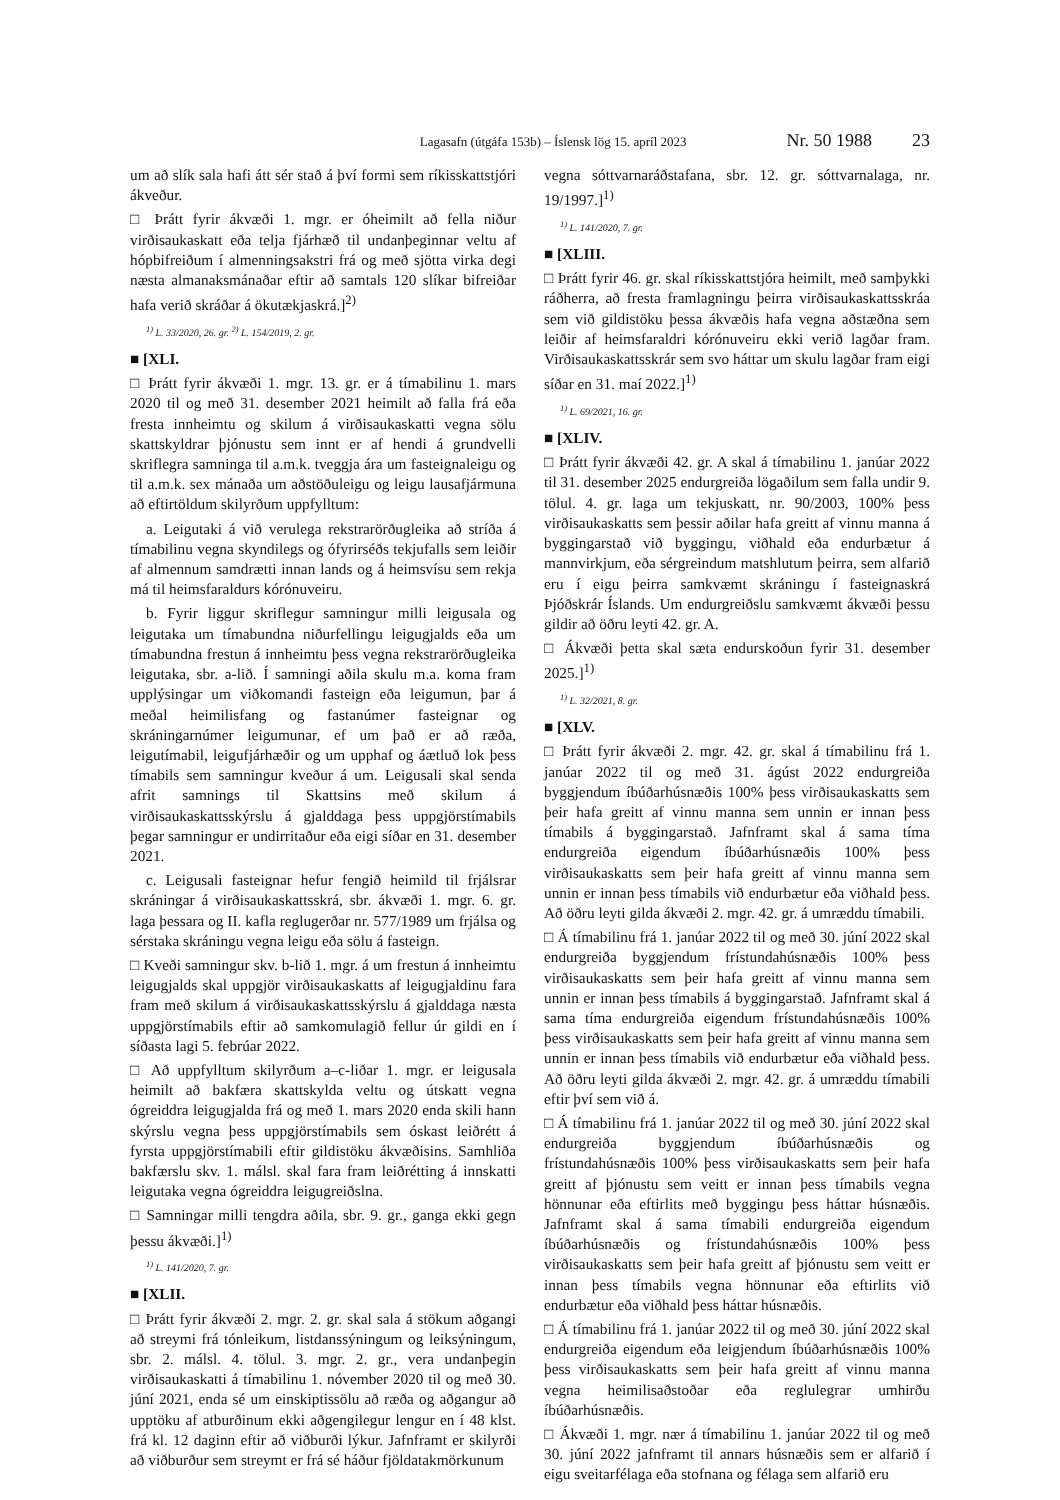Lagasafn (útgáfa 153b) – Íslensk lög 15. apríl 2023 Nr. 50 1988 23
um að slík sala hafi átt sér stað á því formi sem ríkisskattstjóri ákveður.
□ Þrátt fyrir ákvæði 1. mgr. er óheimilt að fella niður virðisaukaskatt eða telja fjárhæð til undanþeginnar veltu af hópbifreiðum í almenningsakstri frá og með sjötta virka degi næsta almanaksmánaðar eftir að samtals 120 slíkar bifreiðar hafa verið skráðar á ökutækjaskrá.]<sup>2)</sup>
<sup>1)</sup> L. 33/2020, 26. gr. <sup>2)</sup> L. 154/2019, 2. gr.
■ [XLI.
□ Þrátt fyrir ákvæði 1. mgr. 13. gr. er á tímabilinu 1. mars 2020 til og með 31. desember 2021 heimilt að falla frá eða fresta innheimtu og skilum á virðisaukaskatti vegna sölu skattskyldrar þjónustu sem innt er af hendi á grundvelli skriflegra samninga til a.m.k. tveggja ára um fasteignaleigu og til a.m.k. sex mánaða um aðstöðuleigu og leigu lausafjármuna að eftirtöldum skilyrðum uppfylltum:
a. Leigutaki á við verulega rekstrarörðugleika að stríða á tímabilinu vegna skyndilegs og ófyrirséðs tekjufalls sem leiðir af almennum samdrætti innan lands og á heimsvísu sem rekja má til heimsfaraldurs kórónuveiru.
b. Fyrir liggur skriflegur samningur milli leigusala og leigutaka um tímabundna niðurfellingu leigugjalds eða um tímabundna frestun á innheimtu þess vegna rekstrarörðugleika leigutaka, sbr. a-lið. Í samningi aðila skulu m.a. koma fram upplýsingar um viðkomandi fasteign eða leigumun, þar á meðal heimilisfang og fastanúmer fasteignar og skráningarnúmer leigumunar, ef um það er að ræða, leigutímabil, leigufjárhæðir og um upphaf og áætluð lok þess tímabils sem samningur kveður á um. Leigusali skal senda afrit samnings til Skattsins með skilum á virðisaukaskattsskýrslu á gjalddaga þess uppgjörstímabils þegar samningur er undirritaður eða eigi síðar en 31. desember 2021.
c. Leigusali fasteignar hefur fengið heimild til frjálsrar skráningar á virðisaukaskattsskrá, sbr. ákvæði 1. mgr. 6. gr. laga þessara og II. kafla reglugerðar nr. 577/1989 um frjálsa og sérstaka skráningu vegna leigu eða sölu á fasteign.
□ Kveði samningur skv. b-lið 1. mgr. á um frestun á innheimtu leigugjalds skal uppgjör virðisaukaskatts af leigugjaldinu fara fram með skilum á virðisaukaskattsskýrslu á gjalddaga næsta uppgjörstímabils eftir að samkomulagið fellur úr gildi en í síðasta lagi 5. febrúar 2022.
□ Að uppfylltum skilyrðum a–c-liðar 1. mgr. er leigusala heimilt að bakfæra skattskylda veltu og útskatt vegna ógreiddra leigugjalda frá og með 1. mars 2020 enda skili hann skýrslu vegna þess uppgjörstímabils sem óskast leiðrétt á fyrsta uppgjörstímabili eftir gildistöku ákvæðisins. Samhliða bakfærslu skv. 1. málsl. skal fara fram leiðrétting á innskatti leigutaka vegna ógreiddra leigugreiðslna.
□ Samningar milli tengdra aðila, sbr. 9. gr., ganga ekki gegn þessu ákvæði.]<sup>1)</sup>
<sup>1)</sup> L. 141/2020, 7. gr.
■ [XLII.
□ Þrátt fyrir ákvæði 2. mgr. 2. gr. skal sala á stökum aðgangi að streymi frá tónleikum, listdanssýningum og leiksýningum, sbr. 2. málsl. 4. tölul. 3. mgr. 2. gr., vera undanþegin virðisaukaskatti á tímabilinu 1. nóvember 2020 til og með 30. júní 2021, enda sé um einskiptissölu að ræða og aðgangur að upptöku af atburðinum ekki aðgengilegur lengur en í 48 klst. frá kl. 12 daginn eftir að viðburði lýkur. Jafnframt er skilyrði að viðburður sem streymt er frá sé háður fjöldatakmörkunum
vegna sóttvarnaráðstafana, sbr. 12. gr. sóttvarnalaga, nr. 19/1997.]<sup>1)</sup>
<sup>1)</sup> L. 141/2020, 7. gr.
■ [XLIII.
□ Þrátt fyrir 46. gr. skal ríkisskattstjóra heimilt, með samþykki ráðherra, að fresta framlagningu þeirra virðisaukaskattsskráa sem við gildistöku þessa ákvæðis hafa vegna aðstæðna sem leiðir af heimsfaraldri kórónuveiru ekki verið lagðar fram. Virðisaukaskattsskrár sem svo háttar um skulu lagðar fram eigi síðar en 31. maí 2022.]<sup>1)</sup>
<sup>1)</sup> L. 69/2021, 16. gr.
■ [XLIV.
□ Þrátt fyrir ákvæði 42. gr. A skal á tímabilinu 1. janúar 2022 til 31. desember 2025 endurgreiða lögaðilum sem falla undir 9. tölul. 4. gr. laga um tekjuskatt, nr. 90/2003, 100% þess virðisaukaskatts sem þessir aðilar hafa greitt af vinnu manna á byggingarstað við byggingu, viðhald eða endurbætur á mannvirkjum, eða sérgreindum matshlutum þeirra, sem alfarið eru í eigu þeirra samkvæmt skráningu í fasteignaskrá Þjóðskrár Íslands. Um endurgreiðslu samkvæmt ákvæði þessu gildir að öðru leyti 42. gr. A.
□ Ákvæði þetta skal sæta endurskoðun fyrir 31. desember 2025.]<sup>1)</sup>
<sup>1)</sup> L. 32/2021, 8. gr.
■ [XLV.
□ Þrátt fyrir ákvæði 2. mgr. 42. gr. skal á tímabilinu frá 1. janúar 2022 til og með 31. ágúst 2022 endurgreiða byggjendum íbúðarhúsnæðis 100% þess virðisaukaskatts sem þeir hafa greitt af vinnu manna sem unnin er innan þess tímabils á byggingarstað. Jafnframt skal á sama tíma endurgreiða eigendum íbúðarhúsnæðis 100% þess virðisaukaskatts sem þeir hafa greitt af vinnu manna sem unnin er innan þess tímabils við endurbætur eða viðhald þess. Að öðru leyti gilda ákvæði 2. mgr. 42. gr. á umræddu tímabili.
□ Á tímabilinu frá 1. janúar 2022 til og með 30. júní 2022 skal endurgreiða byggjendum frístundahúsnæðis 100% þess virðisaukaskatts sem þeir hafa greitt af vinnu manna sem unnin er innan þess tímabils á byggingarstað. Jafnframt skal á sama tíma endurgreiða eigendum frístundahúsnæðis 100% þess virðisaukaskatts sem þeir hafa greitt af vinnu manna sem unnin er innan þess tímabils við endurbætur eða viðhald þess. Að öðru leyti gilda ákvæði 2. mgr. 42. gr. á umræddu tímabili eftir því sem við á.
□ Á tímabilinu frá 1. janúar 2022 til og með 30. júní 2022 skal endurgreiða byggjendum íbúðarhúsnæðis og frístundahúsnæðis 100% þess virðisaukaskatts sem þeir hafa greitt af þjónustu sem veitt er innan þess tímabils vegna hönnunar eða eftirlits með byggingu þess háttar húsnæðis. Jafnframt skal á sama tímabili endurgreiða eigendum íbúðarhúsnæðis og frístundahúsnæðis 100% þess virðisaukaskatts sem þeir hafa greitt af þjónustu sem veitt er innan þess tímabils vegna hönnunar eða eftirlits við endurbætur eða viðhald þess háttar húsnæðis.
□ Á tímabilinu frá 1. janúar 2022 til og með 30. júní 2022 skal endurgreiða eigendum eða leigjendum íbúðarhúsnæðis 100% þess virðisaukaskatts sem þeir hafa greitt af vinnu manna vegna heimilisaðstoðar eða reglulegrar umhirðu íbúðarhúsnæðis.
□ Ákvæði 1. mgr. nær á tímabilinu 1. janúar 2022 til og með 30. júní 2022 jafnframt til annars húsnæðis sem er alfarið í eigu sveitarfélaga eða stofnana og félaga sem alfarið eru